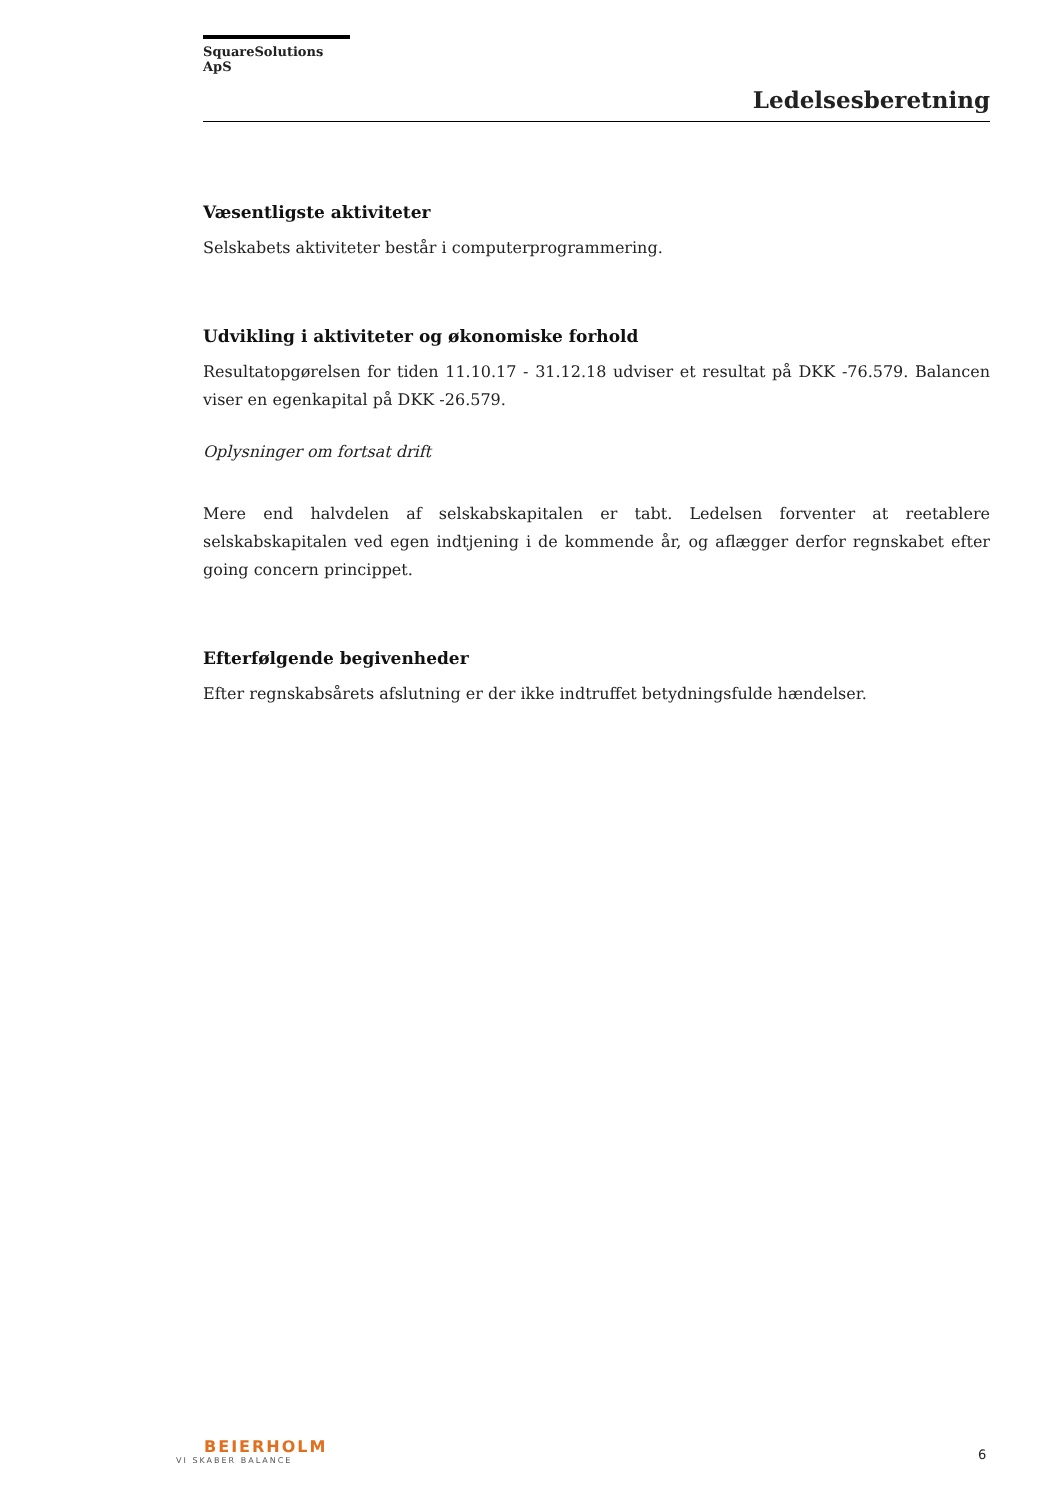SquareSolutions ApS
Ledelsesberetning
Væsentligste aktiviteter
Selskabets aktiviteter består i computerprogrammering.
Udvikling i aktiviteter og økonomiske forhold
Resultatopgørelsen for tiden 11.10.17 - 31.12.18 udviser et resultat på DKK -76.579. Balancen viser en egenkapital på DKK -26.579.
Oplysninger om fortsat drift
Mere end halvdelen af selskabskapitalen er tabt. Ledelsen forventer at reetablere selskabskapitalen ved egen indtjening i de kommende år, og aflægger derfor regnskabet efter going concern princippet.
Efterfølgende begivenheder
Efter regnskabsårets afslutning er der ikke indtruffet betydningsfulde hændelser.
BEIERHOLM
VI SKABER BALANCE
6